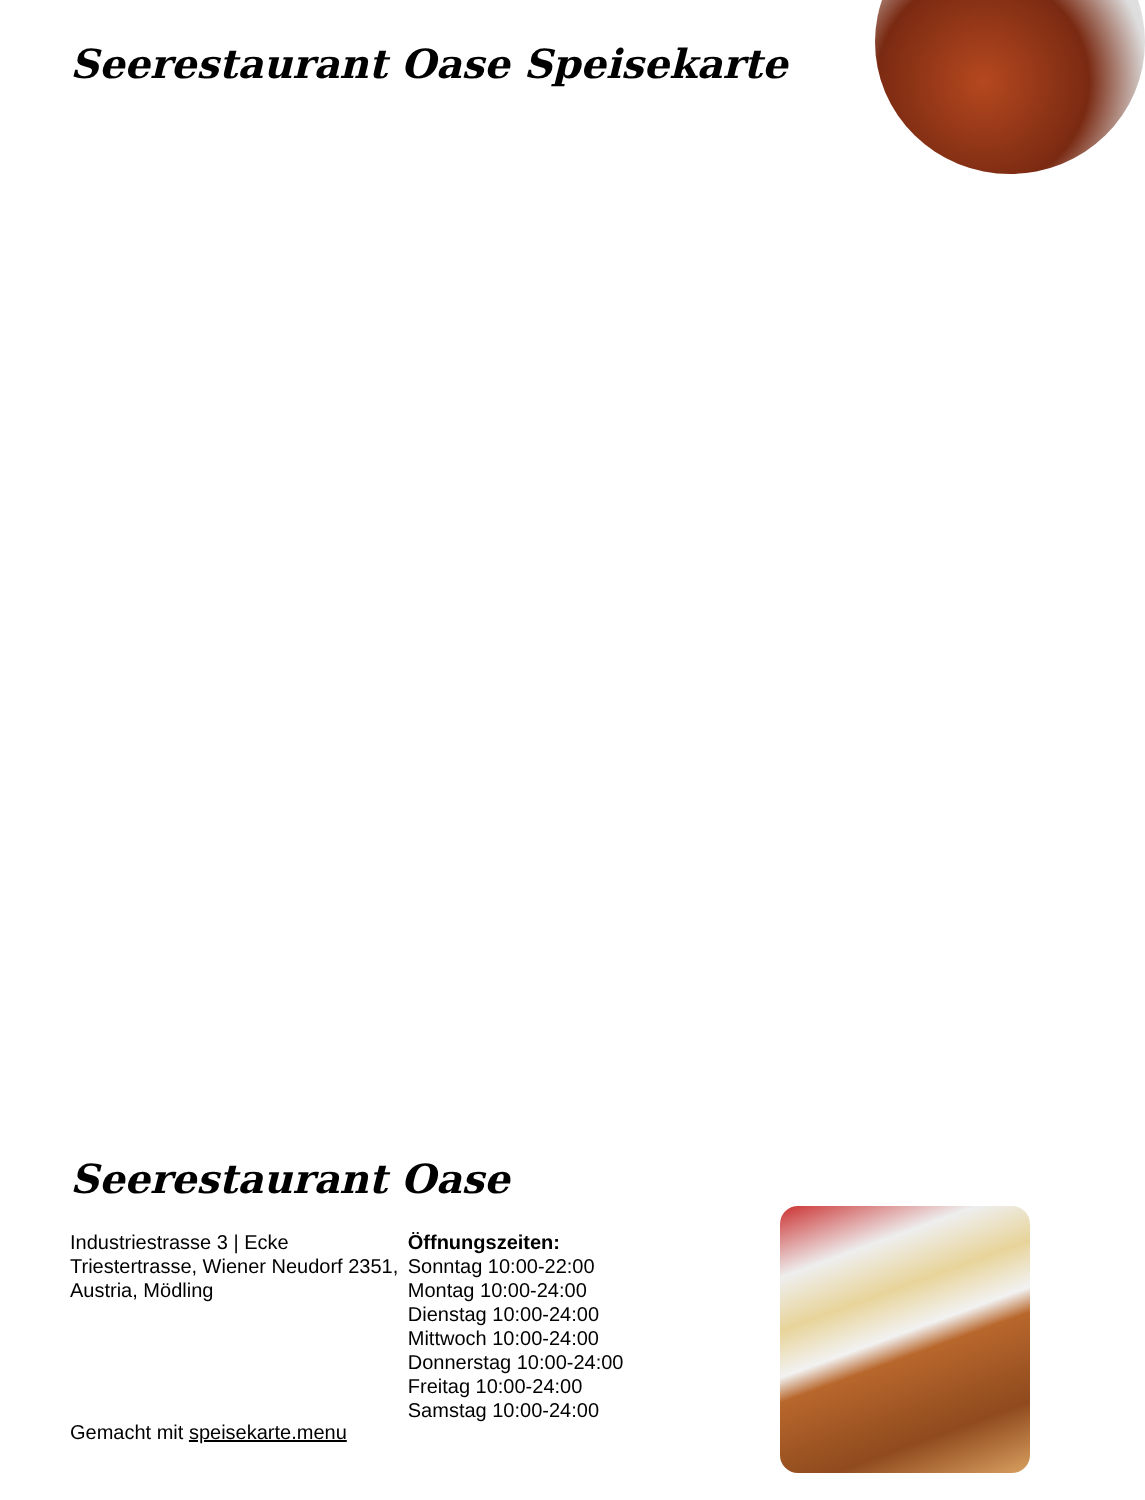Seerestaurant Oase Speisekarte
Seerestaurant Oase
Industriestrasse 3 | Ecke Triestertrasse, Wiener Neudorf 2351, Austria, Mödling
Öffnungszeiten:
Sonntag 10:00-22:00
Montag 10:00-24:00
Dienstag 10:00-24:00
Mittwoch 10:00-24:00
Donnerstag 10:00-24:00
Freitag 10:00-24:00
Samstag 10:00-24:00
Gemacht mit speisekarte.menu